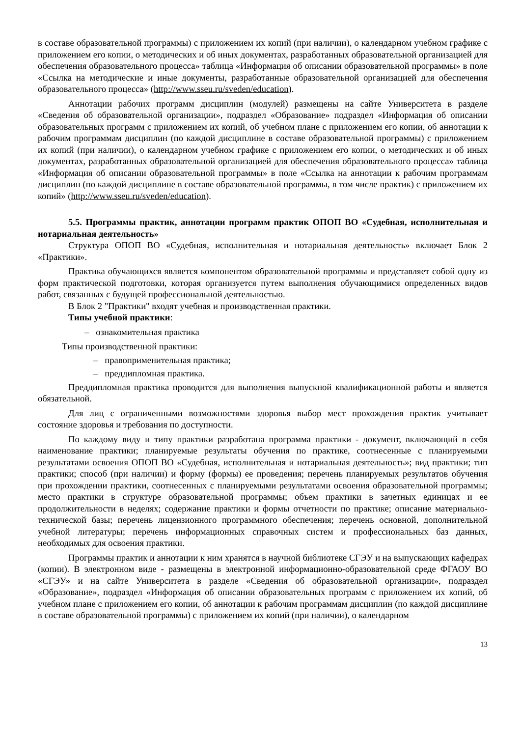в составе образовательной программы) с приложением их копий (при наличии), о календарном учебном графике с приложением его копии, о методических и об иных документах, разработанных образовательной организацией для обеспечения образовательного процесса» таблица «Информация об описании образовательной программы» в поле «Ссылка на методические и иные документы, разработанные образовательной организацией для обеспечения образовательного процесса» (http://www.sseu.ru/sveden/education).
Аннотации рабочих программ дисциплин (модулей) размещены на сайте Университета в разделе «Сведения об образовательной организации», подраздел «Образование» подраздел «Информация об описании образовательных программ с приложением их копий, об учебном плане с приложением его копии, об аннотации к рабочим программам дисциплин (по каждой дисциплине в составе образовательной программы) с приложением их копий (при наличии), о календарном учебном графике с приложением его копии, о методических и об иных документах, разработанных образовательной организацией для обеспечения образовательного процесса» таблица «Информация об описании образовательной программы» в поле «Ссылка на аннотации к рабочим программам дисциплин (по каждой дисциплине в составе образовательной программы, в том числе практик) с приложением их копий» (http://www.sseu.ru/sveden/education).
5.5. Программы практик, аннотации программ практик ОПОП ВО «Судебная, исполнительная и нотариальная деятельность»
Структура ОПОП ВО «Судебная, исполнительная и нотариальная деятельность» включает Блок 2 «Практики».
Практика обучающихся является компонентом образовательной программы и представляет собой одну из форм практической подготовки, которая организуется путем выполнения обучающимися определенных видов работ, связанных с будущей профессиональной деятельностью.
В Блок 2 "Практики" входят учебная и производственная практики.
Типы учебной практики:
– ознакомительная практика
Типы производственной практики:
– правоприменительная практика;
– преддипломная практика.
Преддипломная практика проводится для выполнения выпускной квалификационной работы и является обязательной.
Для лиц с ограниченными возможностями здоровья выбор мест прохождения практик учитывает состояние здоровья и требования по доступности.
По каждому виду и типу практики разработана программа практики - документ, включающий в себя наименование практики; планируемые результаты обучения по практике, соотнесенные с планируемыми результатами освоения ОПОП ВО «Судебная, исполнительная и нотариальная деятельность»; вид практики; тип практики; способ (при наличии) и форму (формы) ее проведения; перечень планируемых результатов обучения при прохождении практики, соотнесенных с планируемыми результатами освоения образовательной программы; место практики в структуре образовательной программы; объем практики в зачетных единицах и ее продолжительности в неделях; содержание практики и формы отчетности по практике; описание материально-технической базы; перечень лицензионного программного обеспечения; перечень основной, дополнительной учебной литературы; перечень информационных справочных систем и профессиональных баз данных, необходимых для освоения практики.
Программы практик и аннотации к ним хранятся в научной библиотеке СГЭУ и на выпускающих кафедрах (копии). В электронном виде - размещены в электронной информационно-образовательной среде ФГАОУ ВО «СГЭУ» и на сайте Университета в разделе «Сведения об образовательной организации», подраздел «Образование», подраздел «Информация об описании образовательных программ с приложением их копий, об учебном плане с приложением его копии, об аннотации к рабочим программам дисциплин (по каждой дисциплине в составе образовательной программы) с приложением их копий (при наличии), о календарном
13